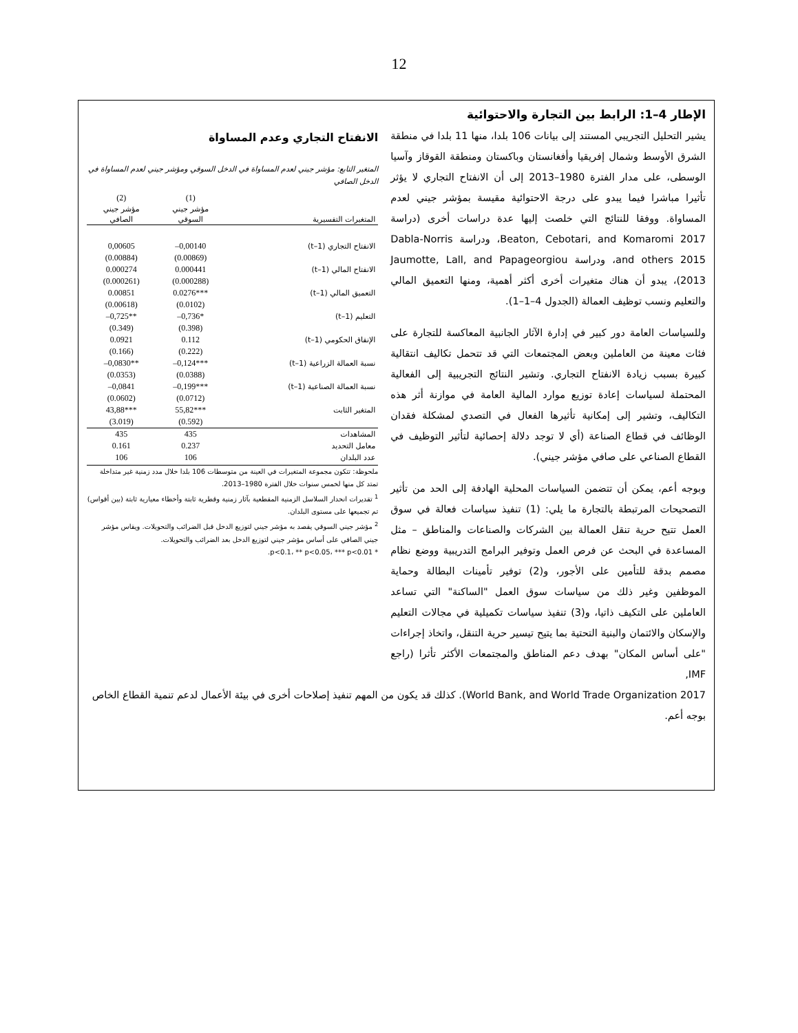12
الإطار 4–1: الرابط بين التجارة والاحتوائية
يشير التحليل التجريبي المستند إلى بيانات 106 بلدا، منها 11 بلدا في منطقة الشرق الأوسط وشمال إفريقيا وأفغانستان وباكستان ومنطقة القوقاز وآسيا الوسطى، على مدار الفترة 1980–2013 إلى أن الانفتاح التجاري لا يؤثر تأثيرا مباشرا فيما يبدو على درجة الاحتوائية مقيسة بمؤشر جيني لعدم المساواة. ووفقا للنتائج التي خلصت إليها عدة دراسات أخرى (دراسة Beaton, Cebotari, and Komaromi 2017، ودراسة Dabla-Norris and others 2015، ودراسة Jaumotte, Lall, and Papageorgiou 2013)، يبدو أن هناك متغيرات أخرى أكثر أهمية، ومنها التعميق المالي والتعليم ونسب توظيف العمالة (الجدول 4–1–1).
وللسياسات العامة دور كبير في إدارة الآثار الجانبية المعاكسة للتجارة على فئات معينة من العاملين وبعض المجتمعات التي قد تتحمل تكاليف انتقالية كبيرة بسبب زيادة الانفتاح التجاري. وتشير النتائج التجريبية إلى الفعالية المحتملة لسياسات إعادة توزيع موارد المالية العامة في موازنة أثر هذه التكاليف، وتشير إلى إمكانية تأثيرها الفعال في التصدي لمشكلة فقدان الوظائف في قطاع الصناعة (أي لا توجد دلالة إحصائية لتأثير التوظيف في القطاع الصناعي على صافي مؤشر جيني).
وبوجه أعم، يمكن أن تتضمن السياسات المحلية الهادفة إلى الحد من تأثير التصحيحات المرتبطة بالتجارة ما يلي: (1) تنفيذ سياسات فعالة في سوق العمل تتيح حرية تنقل العمالة بين الشركات والصناعات والمناطق – مثل المساعدة في البحث عن فرص العمل وتوفير البرامج التدريبية ووضع نظام مصمم بدقة للتأمين على الأجور، و(2) توفير تأمينات البطالة وحماية الموظفين وغير ذلك من سياسات سوق العمل "الساكنة" التي تساعد العاملين على التكيف ذاتيا، و(3) تنفيذ سياسات تكميلية في مجالات التعليم والإسكان والائتمان والبنية التحتية بما يتيح تيسير حرية التنقل، واتخاذ إجراءات "على أساس المكان" بهدف دعم المناطق والمجتمعات الأكثر تأثرا (راجع IMF,
الانفتاح التجاري وعدم المساواة
المتغير التابع: مؤشر جيني لعدم المساواة في الدخل السوقي ومؤشر جيني لعدم المساواة في الدخل الصافي
| | (1) | (2) |
| --- | --- | --- |
| | مؤشر جيني | مؤشر جيني |
| المتغيرات التفسيرية | السوقي | الصافي |
| الانفتاح التجاري (t–1) | 0,00140– | 0,00605 |
| | (0.00869) | (0.00884) |
| الانفتاح المالي (t–1) | 0.000441 | 0.000274 |
| | (0.000288) | (0.000261) |
| التعميق المالي (t–1) | ***0.0276 | 0.00851 |
| | (0.0102) | (0.00618) |
| التعليم (t–1) | *0,736– | **0,725– |
| | (0.398) | (0.349) |
| الإنفاق الحكومي (t–1) | 0.112 | 0.0921 |
| | (0.222) | (0.166) |
| نسبة العمالة الزراعية (t–1) | ***0,124– | **0,0830– |
| | (0.0388) | (0.0353) |
| نسبة العمالة الصناعية (t–1) | ***0,199– | 0,0841– |
| | (0.0712) | (0.0602) |
| المتغير الثابت | ***55,82 | ***43,88 |
| | (0.592) | (3.019) |
| المشاهدات | 435 | 435 |
| معامل التحديد | 0.237 | 0.161 |
| عدد البلدان | 106 | 106 |
ملحوظة: تتكون مجموعة المتغيرات في العينة من متوسطات 106 بلدا خلال مدد زمنية غير متداخلة تمتد كل منها لخمس سنوات خلال الفترة 1980–2013.
<sup>1</sup> تقديرات انحدار السلاسل الزمنية المقطعية بآثار زمنية وقطرية ثابتة وأخطاء معيارية ثابتة (بين أقواس) تم تجميعها على مستوى البلدان.
<sup>2</sup> مؤشر جيني السوقي يقصد به مؤشر جيني لتوزيع الدخل قبل الضرائب والتحويلات. ويقاس مؤشر جيني الصافي على أساس مؤشر جيني لتوزيع الدخل بعد الضرائب والتحويلات.
* p<0.1، ** p<0.05، *** p<0.01.
World Bank, and World Trade Organization 2017). كذلك قد يكون من المهم تنفيذ إصلاحات أخرى في بيئة الأعمال لدعم تنمية القطاع الخاص بوجه أعم.